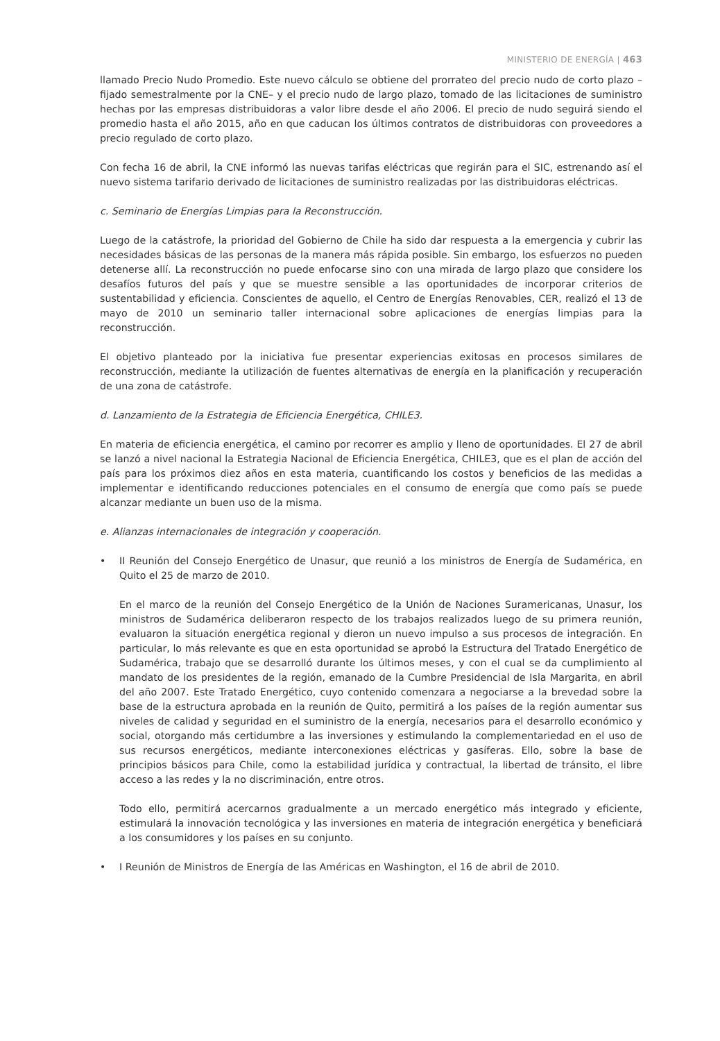MINISTERIO DE ENERGÍA | 463
llamado Precio Nudo Promedio. Este nuevo cálculo se obtiene del prorrateo del precio nudo de corto plazo –fijado semestralmente por la CNE– y el precio nudo de largo plazo, tomado de las licitaciones de suministro hechas por las empresas distribuidoras a valor libre desde el año 2006. El precio de nudo seguirá siendo el promedio hasta el año 2015, año en que caducan los últimos contratos de distribuidoras con proveedores a precio regulado de corto plazo.
Con fecha 16 de abril, la CNE informó las nuevas tarifas eléctricas que regirán para el SIC, estrenando así el nuevo sistema tarifario derivado de licitaciones de suministro realizadas por las distribuidoras eléctricas.
c. Seminario de Energías Limpias para la Reconstrucción.
Luego de la catástrofe, la prioridad del Gobierno de Chile ha sido dar respuesta a la emergencia y cubrir las necesidades básicas de las personas de la manera más rápida posible. Sin embargo, los esfuerzos no pueden detenerse allí. La reconstrucción no puede enfocarse sino con una mirada de largo plazo que considere los desafíos futuros del país y que se muestre sensible a las oportunidades de incorporar criterios de sustentabilidad y eficiencia. Conscientes de aquello, el Centro de Energías Renovables, CER, realizó el 13 de mayo de 2010 un seminario taller internacional sobre aplicaciones de energías limpias para la reconstrucción.
El objetivo planteado por la iniciativa fue presentar experiencias exitosas en procesos similares de reconstrucción, mediante la utilización de fuentes alternativas de energía en la planificación y recuperación de una zona de catástrofe.
d. Lanzamiento de la Estrategia de Eficiencia Energética, CHILE3.
En materia de eficiencia energética, el camino por recorrer es amplio y lleno de oportunidades. El 27 de abril se lanzó a nivel nacional la Estrategia Nacional de Eficiencia Energética, CHILE3, que es el plan de acción del país para los próximos diez años en esta materia, cuantificando los costos y beneficios de las medidas a implementar e identificando reducciones potenciales en el consumo de energía que como país se puede alcanzar mediante un buen uso de la misma.
e. Alianzas internacionales de integración y cooperación.
• II Reunión del Consejo Energético de Unasur, que reunió a los ministros de Energía de Sudamérica, en Quito el 25 de marzo de 2010.
En el marco de la reunión del Consejo Energético de la Unión de Naciones Suramericanas, Unasur, los ministros de Sudamérica deliberaron respecto de los trabajos realizados luego de su primera reunión, evaluaron la situación energética regional y dieron un nuevo impulso a sus procesos de integración. En particular, lo más relevante es que en esta oportunidad se aprobó la Estructura del Tratado Energético de Sudamérica, trabajo que se desarrolló durante los últimos meses, y con el cual se da cumplimiento al mandato de los presidentes de la región, emanado de la Cumbre Presidencial de Isla Margarita, en abril del año 2007. Este Tratado Energético, cuyo contenido comenzara a negociarse a la brevedad sobre la base de la estructura aprobada en la reunión de Quito, permitirá a los países de la región aumentar sus niveles de calidad y seguridad en el suministro de la energía, necesarios para el desarrollo económico y social, otorgando más certidumbre a las inversiones y estimulando la complementariedad en el uso de sus recursos energéticos, mediante interconexiones eléctricas y gasíferas. Ello, sobre la base de principios básicos para Chile, como la estabilidad jurídica y contractual, la libertad de tránsito, el libre acceso a las redes y la no discriminación, entre otros.
Todo ello, permitirá acercarnos gradualmente a un mercado energético más integrado y eficiente, estimulará la innovación tecnológica y las inversiones en materia de integración energética y beneficiará a los consumidores y los países en su conjunto.
• I Reunión de Ministros de Energía de las Américas en Washington, el 16 de abril de 2010.